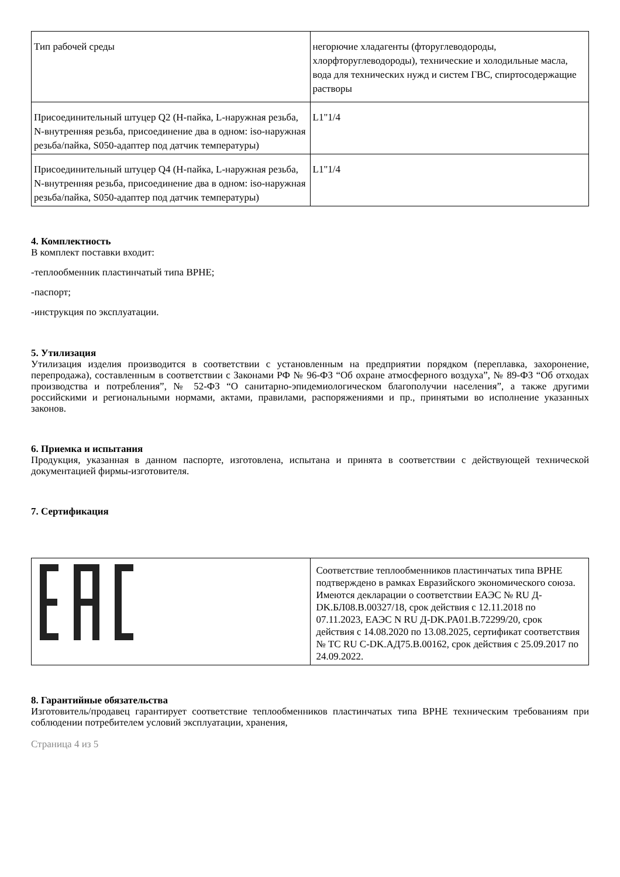| Тип рабочей среды | негорючие хладагенты (фторуглеводороды, хлорфторуглеводороды), технические и холодильные масла, вода для технических нужд и систем ГВС, спиртосодержащие растворы |
| Присоединительный штуцер Q2 (H-пайка, L-наружная резьба, N-внутренняя резьба, присоединение два в одном: iso-наружная резьба/пайка, S050-адаптер под датчик температуры) | L1"1/4 |
| Присоединительный штуцер Q4 (H-пайка, L-наружная резьба, N-внутренняя резьба, присоединение два в одном: iso-наружная резьба/пайка, S050-адаптер под датчик температуры) | L1"1/4 |
4. Комплектность
В комплект поставки входит:
-теплообменник пластинчатый типа BPHE;
-паспорт;
-инструкция по эксплуатации.
5. Утилизация
Утилизация изделия производится в соответствии с установленным на предприятии порядком (переплавка, захоронение, перепродажа), составленным в соответствии с Законами РФ № 96-ФЗ “Об охране атмосферного воздуха”, № 89-ФЗ “Об отходах производства и потребления”, № 52-ФЗ “О санитарно-эпидемиологическом благополучии населения”, а также другими российскими и региональными нормами, актами, правилами, распоряжениями и пр., принятыми во исполнение указанных законов.
6. Приемка и испытания
Продукция, указанная в данном паспорте, изготовлена, испытана и принята в соответствии с действующей технической документацией фирмы-изготовителя.
7. Сертификация
| | Соответствие теплообменников пластинчатых типа BPHE подтверждено в рамках Евразийского экономического союза. Имеются декларации о соответствии ЕАЭС № RU Д-DK.БЛ08.В.00327/18, срок действия с 12.11.2018 по 07.11.2023, ЕАЭС N RU Д-DK.PA01.B.72299/20, срок действия с 14.08.2020 по 13.08.2025, сертификат соответствия № ТС RU C-DK.АД75.В.00162, срок действия с 25.09.2017 по 24.09.2022. |
8. Гарантийные обязательства
Изготовитель/продавец гарантирует соответствие теплообменников пластинчатых типа BPHE техническим требованиям при соблюдении потребителем условий эксплуатации, хранения,
Страница 4 из 5